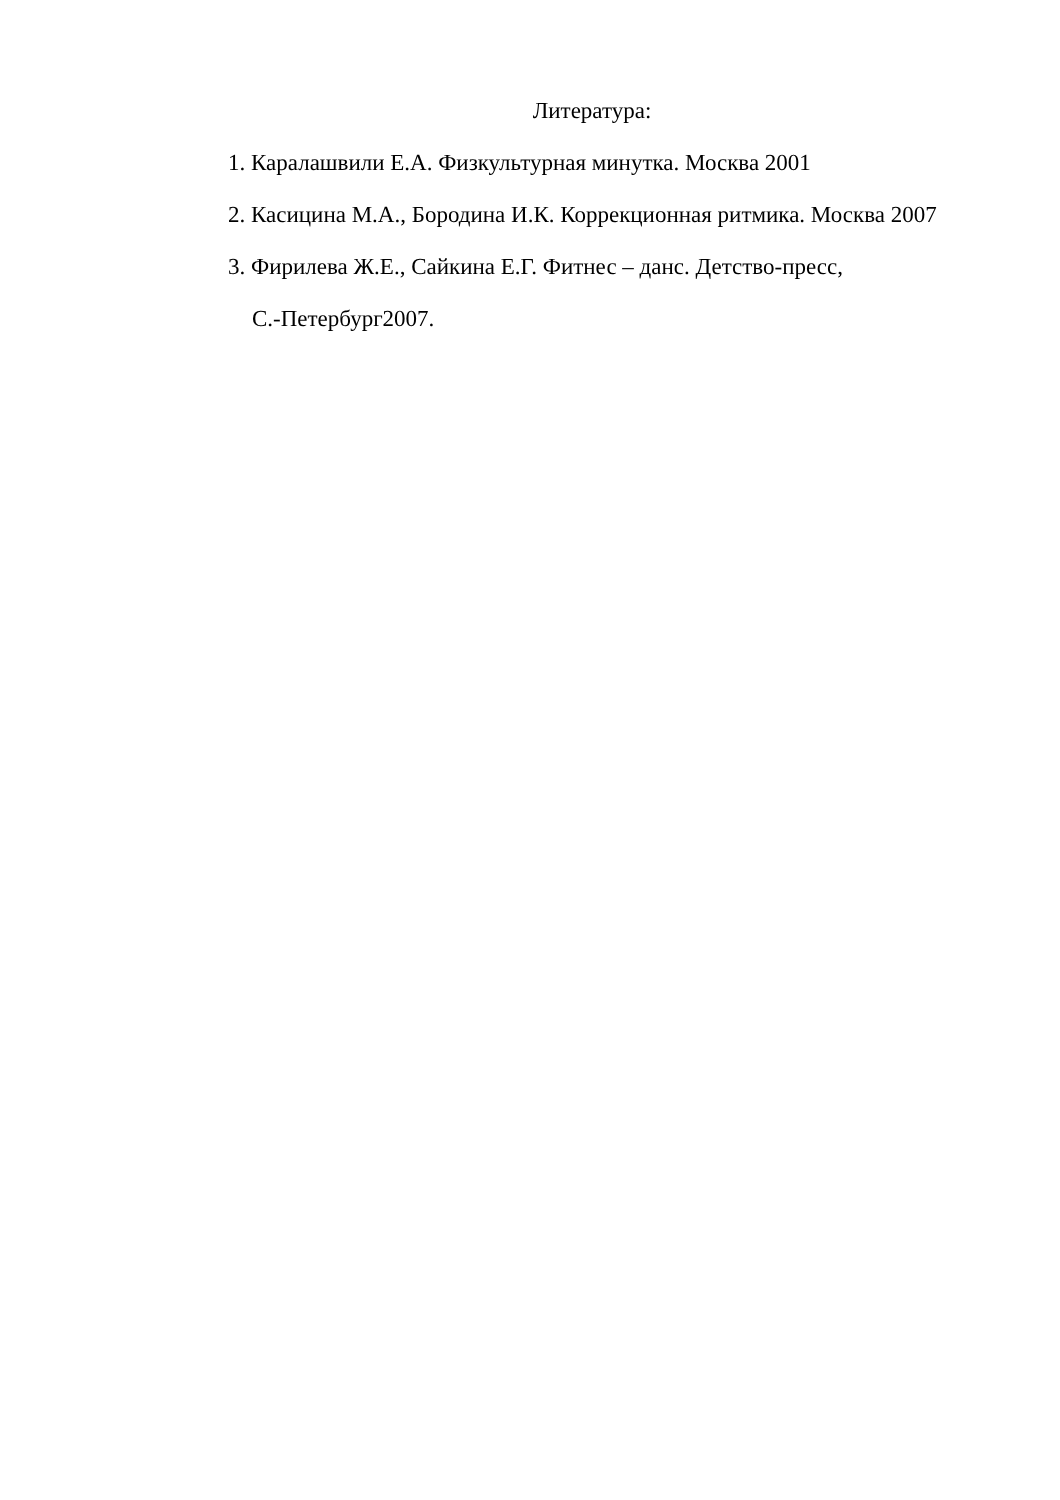Литература:
1. Каралашвили Е.А. Физкультурная минутка. Москва 2001
2. Касицина М.А., Бородина И.К. Коррекционная ритмика. Москва 2007
3. Фирилева Ж.Е., Сайкина Е.Г. Фитнес – данс. Детство-пресс,
С.-Петербург2007.